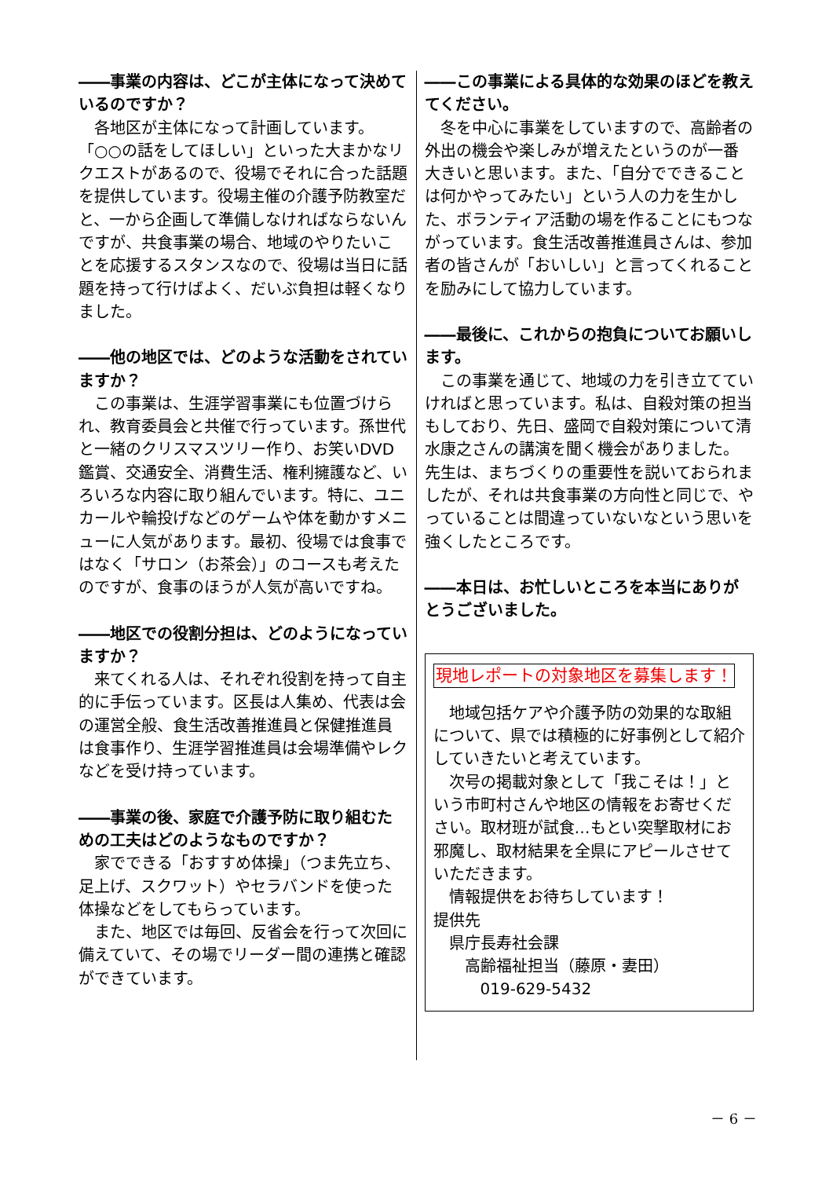――事業の内容は、どこが主体になって決めているのですか？
　各地区が主体になって計画しています。「○○の話をしてほしい」といった大まかなリクエストがあるので、役場でそれに合った話題を提供しています。役場主催の介護予防教室だと、一から企画して準備しなければならないんですが、共食事業の場合、地域のやりたいことを応援するスタンスなので、役場は当日に話題を持って行けばよく、だいぶ負担は軽くなりました。
――他の地区では、どのような活動をされていますか？
　この事業は、生涯学習事業にも位置づけられ、教育委員会と共催で行っています。孫世代と一緒のクリスマスツリー作り、お笑いDVD鑑賞、交通安全、消費生活、権利擁護など、いろいろな内容に取り組んでいます。特に、ユニカールや輪投げなどのゲームや体を動かすメニューに人気があります。最初、役場では食事ではなく「サロン（お茶会）」のコースも考えたのですが、食事のほうが人気が高いですね。
――地区での役割分担は、どのようになっていますか？
　来てくれる人は、それぞれ役割を持って自主的に手伝っています。区長は人集め、代表は会の運営全般、食生活改善推進員と保健推進員は食事作り、生涯学習推進員は会場準備やレクなどを受け持っています。
――事業の後、家庭で介護予防に取り組むための工夫はどのようなものですか？
　家でできる「おすすめ体操」（つま先立ち、足上げ、スクワット）やセラバンドを使った体操などをしてもらっています。
　また、地区では毎回、反省会を行って次回に備えていて、その場でリーダー間の連携と確認ができています。
――この事業による具体的な効果のほどを教えてください。
　冬を中心に事業をしていますので、高齢者の外出の機会や楽しみが増えたというのが一番大きいと思います。また、「自分でできることは何かやってみたい」という人の力を生かした、ボランティア活動の場を作ることにもつながっています。食生活改善推進員さんは、参加者の皆さんが「おいしい」と言ってくれることを励みにして協力しています。
――最後に、これからの抱負についてお願いします。
　この事業を通じて、地域の力を引き立てていければと思っています。私は、自殺対策の担当もしており、先日、盛岡で自殺対策について清水康之さんの講演を聞く機会がありました。先生は、まちづくりの重要性を説いておられましたが、それは共食事業の方向性と同じで、やっていることは間違っていないなという思いを強くしたところです。
――本日は、お忙しいところを本当にありがとうございました。
現地レポートの対象地区を募集します！
　地域包括ケアや介護予防の効果的な取組について、県では積極的に好事例として紹介していきたいと考えています。
　次号の掲載対象として「我こそは！」という市町村さんや地区の情報をお寄せください。取材班が試食…もとい突撃取材にお邪魔し、取材結果を全県にアピールさせていただきます。
　情報提供をお待ちしています！
提供先
　県庁長寿社会課
　　高齢福祉担当（藤原・妻田）
　　　019-629-5432
－ 6 －